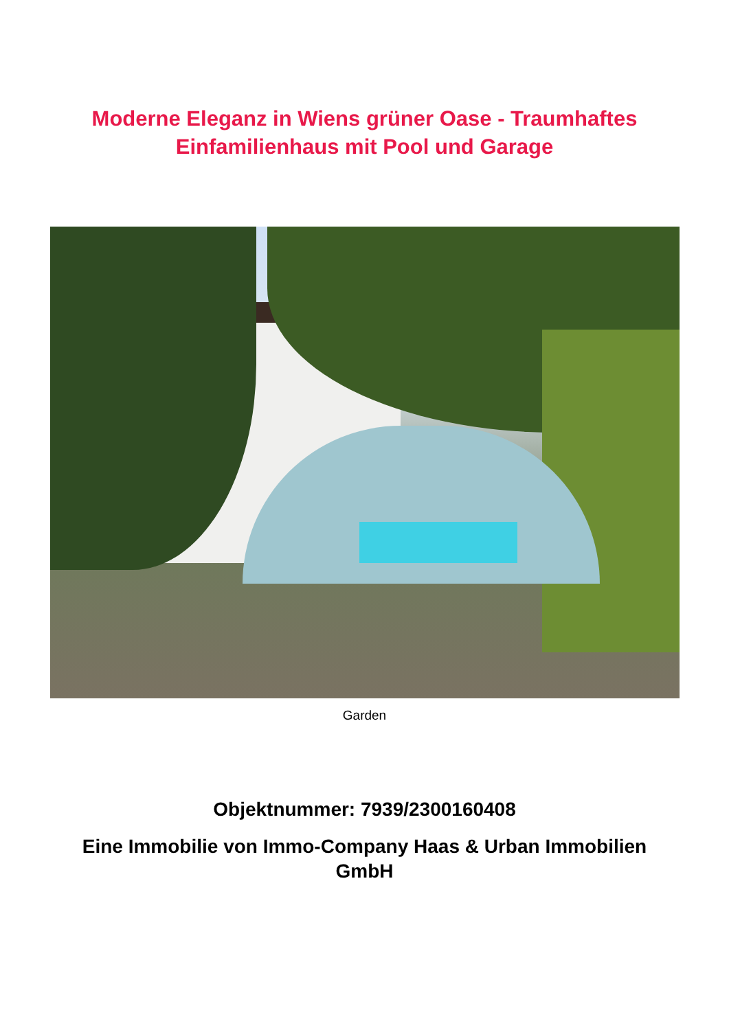Moderne Eleganz in Wiens grüner Oase - Traumhaftes
Einfamilienhaus mit Pool und Garage
Garden
Objektnummer: 7939/2300160408
Eine Immobilie von Immo-Company Haas & Urban Immobilien GmbH